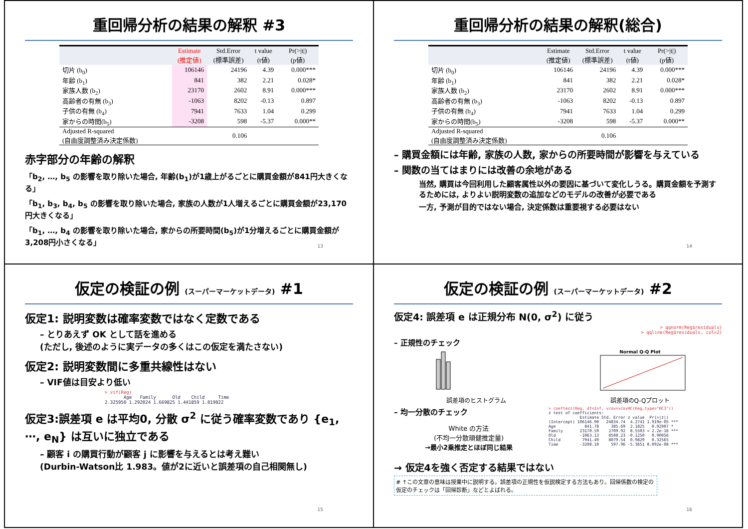重回帰分析の結果の解釈 #3
| | Estimate (推定値) | Std.Error (標準誤差) | t value (t値) | Pr(>/t/) (p値) |
| --- | --- | --- | --- | --- |
| 切片 (b<sub>0</sub>) | 106146 | 24196 | 4.39 | 0.000*** |
| 年齢 (b<sub>1</sub>) | 841 | 382 | 2.21 | 0.028* |
| 家族人数 (b<sub>2</sub>) | 23170 | 2602 | 8.91 | 0.000*** |
| 高齢者の有無 (b<sub>3</sub>) | -1063 | 8202 | -0.13 | 0.897 |
| 子供の有無 (b<sub>4</sub>) | 7941 | 7633 | 1.04 | 0.299 |
| 家からの時間(b<sub>5</sub>) | -3208 | 598 | -5.37 | 0.000** |
| Adjusted R-squared (自由度調整済み決定係数) | 0.106 | | | |
赤字部分の年齢の解釈
「b<sub>2</sub>, …, b<sub>5</sub> の影響を取り除いた場合, 年齢(b<sub>1</sub>)が1歳上がるごとに購買金額が841円大きくなる」
「b<sub>1</sub>, b<sub>3</sub>, b<sub>4</sub>, b<sub>5</sub> の影響を取り除いた場合, 家族の人数が1人増えるごとに購買金額が23,170円大きくなる」
「b<sub>1</sub>, …, b<sub>4</sub> の影響を取り除いた場合, 家からの所要時間(b<sub>5</sub>)が1分増えるごとに購買金額が3,208円小さくなる」
13
重回帰分析の結果の解釈(総合)
| | Estimate (推定値) | Std.Error (標準誤差) | t value (t値) | Pr(>/t/) (p値) |
| --- | --- | --- | --- | --- |
| 切片 (b<sub>0</sub>) | 106146 | 24196 | 4.39 | 0.000*** |
| 年齢 (b<sub>1</sub>) | 841 | 382 | 2.21 | 0.028* |
| 家族人数 (b<sub>2</sub>) | 23170 | 2602 | 8.91 | 0.000*** |
| 高齢者の有無 (b<sub>3</sub>) | -1063 | 8202 | -0.13 | 0.897 |
| 子供の有無 (b<sub>4</sub>) | 7941 | 7633 | 1.04 | 0.299 |
| 家からの時間(b<sub>5</sub>) | -3208 | 598 | -5.37 | 0.000** |
| Adjusted R-squared (自由度調整済み決定係数) | 0.106 | | | |
– 購買金額には年齢, 家族の人数, 家からの所要時間が影響を与えている
– 関数の当てはまりには改善の余地がある
当然, 購買は今回利用した顧客属性以外の要因に基づいて変化しうる。購買金額を予測するためには, よりよい説明変数の追加などのモデルの改善が必要である
一方, 予測が目的ではない場合, 決定係数は重要視する必要はない
14
仮定の検証の例 (スーパーマーケットデータ) #1
仮定1: 説明変数は確率変数ではなく定数である
– とりあえず OK として話を進める
(ただし, 後述のように実データの多くはこの仮定を満たさない)
仮定2: 説明変数間に多重共線性はない
– VIF値は目安より低い
> vif(Reg)
       Age   Family      Old    Child     Time
2.325950 1.292024 1.669825 1.441859 1.019022
仮定3:誤差項 e は平均0, 分散 σ<sup>2</sup> に従う確率変数であり {e<sub>1</sub>, ⋯, e<sub>N</sub>} は互いに独立である
– 顧客 i の購買行動が顧客 j に影響を与えるとは考え難い
(Durbin-Watson比 1.983。値が2に近いと誤差項の自己相関無し)
15
仮定の検証の例 (スーパーマーケットデータ) #2
仮定4: 誤差項 e は正規分布 N(0, σ<sup>2</sup>) に従う
> qqnorm(Reg$residuals)
> qqline(Reg$residuals, col=2)
– 正規性のチェック
誤差項のヒストグラム
Normal Q-Q Plot
誤差項のQ-Qプロット
– 均一分散のチェック
White の方法
(不均一分散頑健推定量)
→最小2乗推定とほぼ同じ結果
> coeftest(Reg, df=Inf, vcov=vcovHC(Reg,type="HC3"))
z test of coefficients:
             Estimate Std. Error z value  Pr(>|z|)
(Intercept) 106146.90   24834.74  4.2741 1.919e-05 ***
Age            841.78     385.69  2.1825   0.02907 *
Family       23170.59    2709.92  8.5503 < 2.2e-16 ***
Old          -1063.13    8508.23 -0.1250   0.90056
Child         7941.49    8079.54  0.9829   0.32565
Time         -3208.10     597.96 -5.3651 8.092e-08 ***
→ 仮定4を強く否定する結果ではない
# ↑この文章の意味は授業中に説明する。誤差項の正規性を仮説検定する方法もあり。回帰係数の検定の仮定のチェックは「回帰診断」などとよばれる。
16